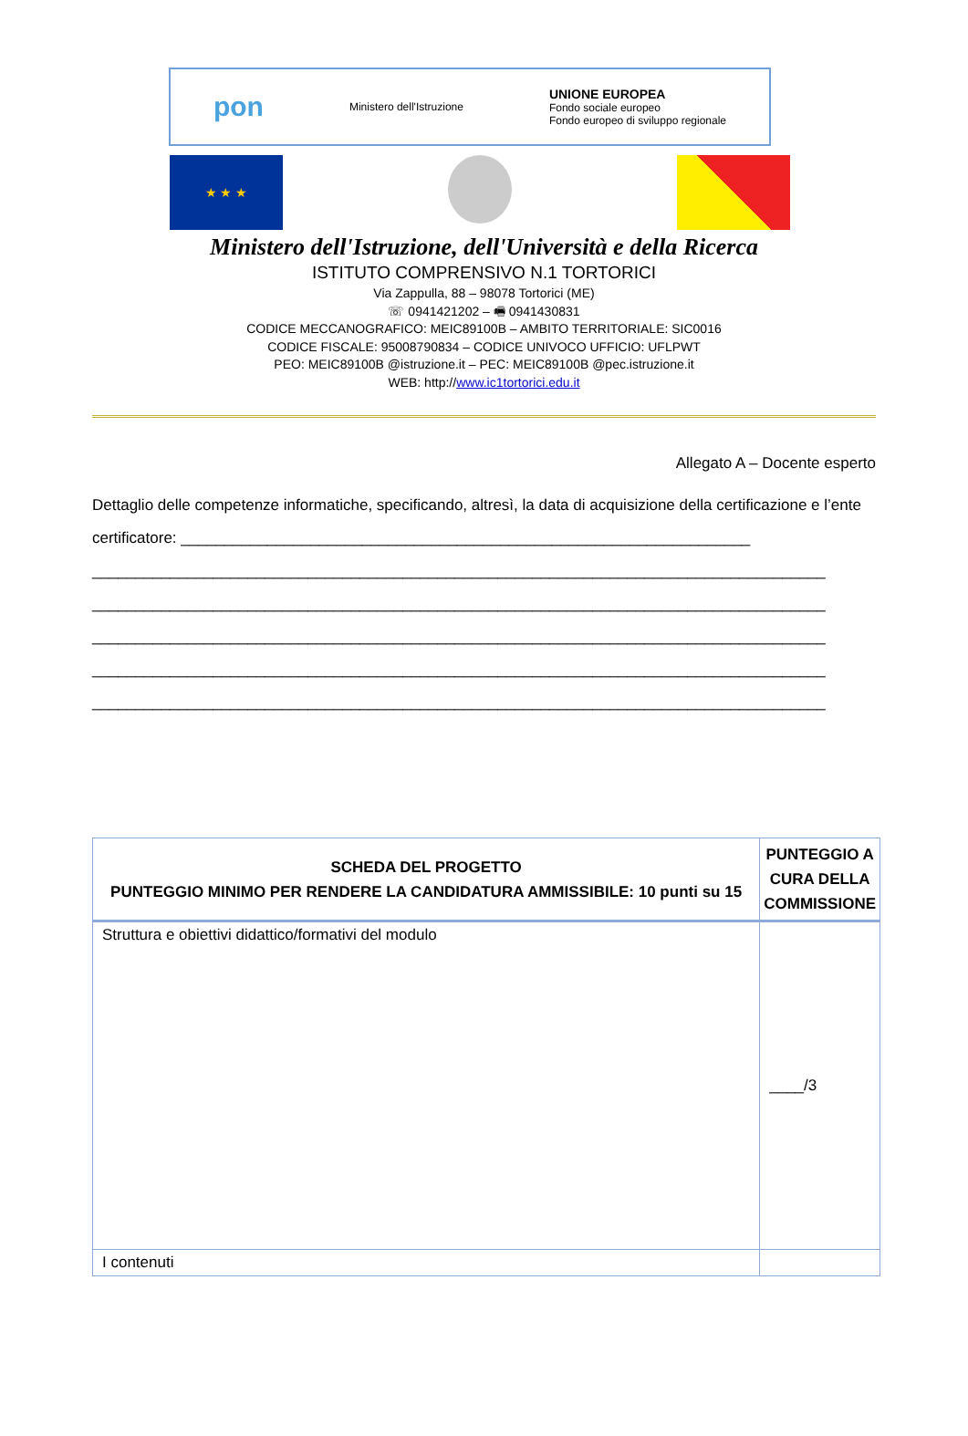pon Ministero dell'Istruzione UNIONE EUROPEA
Fondo sociale europeo
Fondo europeo di sviluppo regionale
★ ★ ★
Ministero dell'Istruzione, dell'Università e della Ricerca
ISTITUTO COMPRENSIVO N.1 TORTORICI
Via Zappulla, 88 – 98078 Tortorici (ME)
☏ 0941421202 – 🖷 0941430831
CODICE MECCANOGRAFICO: MEIC89100B – AMBITO TERRITORIALE: SIC0016
CODICE FISCALE: 95008790834 – CODICE UNIVOCO UFFICIO: UFLPWT
PEO: MEIC89100B @istruzione.it – PEC: MEIC89100B @pec.istruzione.it
WEB: http://www.ic1tortorici.edu.it
Allegato A – Docente esperto
Dettaglio delle competenze informatiche, specificando, altresì, la data di acquisizione della certificazione e l’ente certificatore: __________________________________________________________________
_____________________________________________________________________________________
_____________________________________________________________________________________
_____________________________________________________________________________________
_____________________________________________________________________________________
_____________________________________________________________________________________
| SCHEDA DEL PROGETTO PUNTEGGIO MINIMO PER RENDERE LA CANDIDATURA AMMISSIBILE: 10 punti su 15 | PUNTEGGIO A CURA DELLA COMMISSIONE |
| --- | --- |
| Struttura e obiettivi didattico/formativi del modulo | ____/3 |
| I contenuti | |